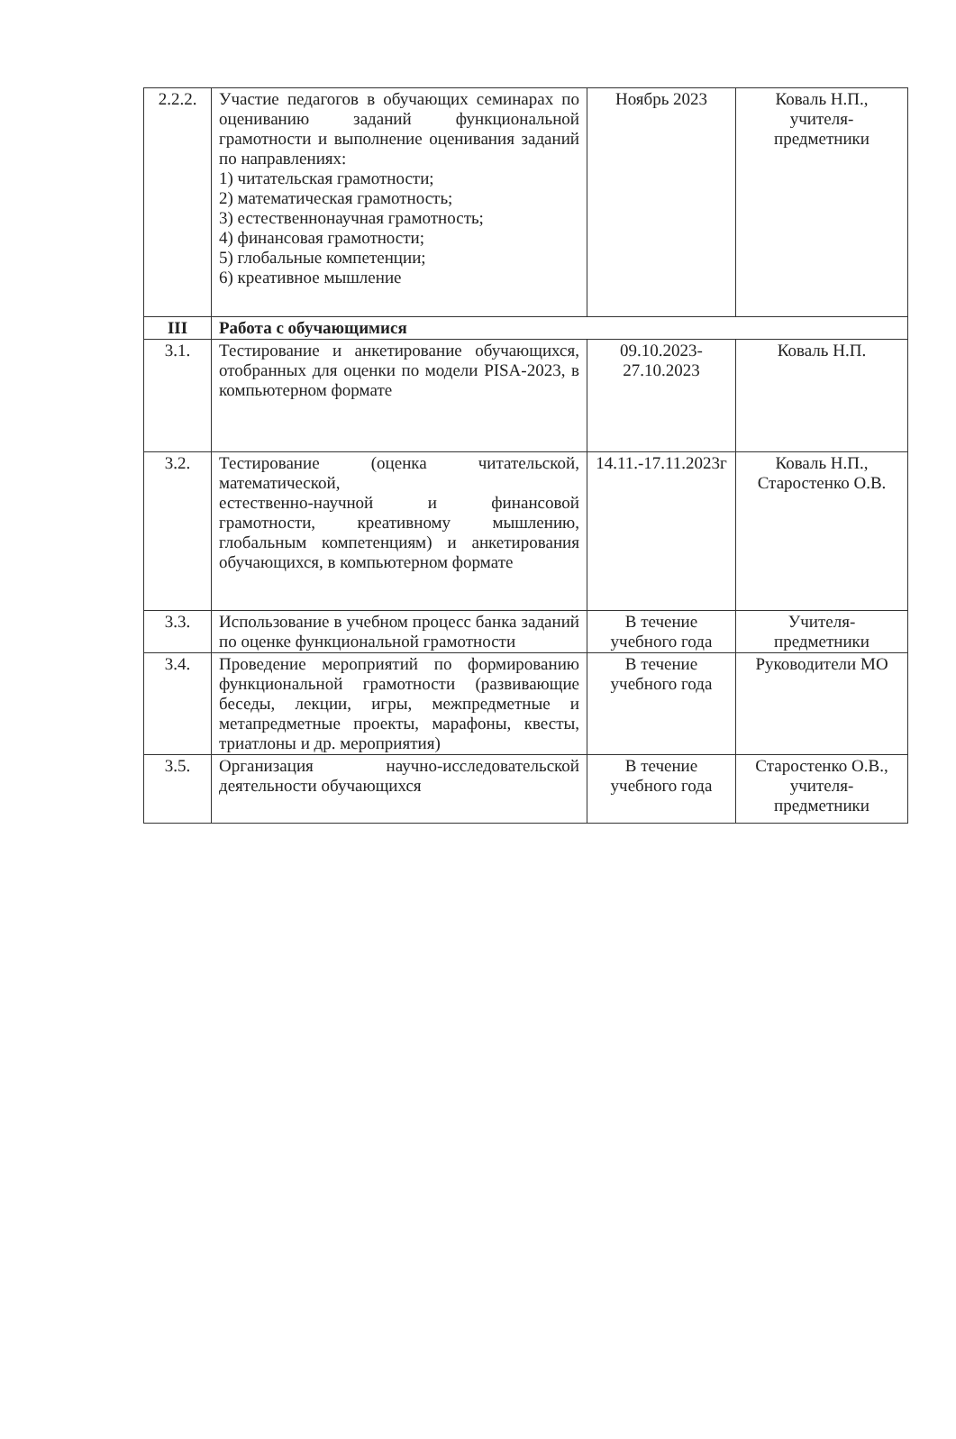| 2.2.2. | Участие педагогов в обучающих семинарах по оцениванию заданий функциональной грамотности и выполнение оценивания заданий по направлениях: 1) читательская грамотности; 2) математическая грамотность; 3) естественнонаучная грамотность; 4) финансовая грамотности; 5) глобальные компетенции; 6) креативное мышление | Ноябрь 2023 | Коваль Н.П., учителя-предметники |
| III | Работа с обучающимися | | |
| 3.1. | Тестирование и анкетирование обучающихся, отобранных для оценки по модели PISA-2023, в компьютерном формате | 09.10.2023-27.10.2023 | Коваль Н.П. |
| 3.2. | Тестирование (оценка читательской, математической, естественно-научной и финансовой грамотности, креативному мышлению, глобальным компетенциям) и анкетирования обучающихся, в компьютерном формате | 14.11.-17.11.2023г | Коваль Н.П., Старостенко О.В. |
| 3.3. | Использование в учебном процесс банка заданий по оценке функциональной грамотности | В течение учебного года | Учителя-предметники |
| 3.4. | Проведение мероприятий по формированию функциональной грамотности (развивающие беседы, лекции, игры, межпредметные и метапредметные проекты, марафоны, квесты, триатлоны и др. мероприятия) | В течение учебного года | Руководители МО |
| 3.5. | Организация научно-исследовательской деятельности обучающихся | В течение учебного года | Старостенко О.В., учителя-предметники |